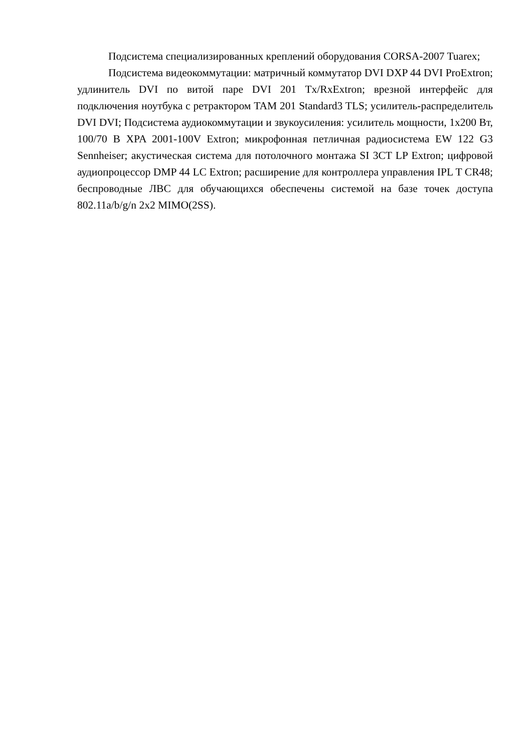Подсистема специализированных креплений оборудования CORSA-2007 Tuarex;
Подсистема видеокоммутации: матричный коммутатор DVI DXP 44 DVI ProExtron; удлинитель DVI по витой паре DVI 201 Tx/RxExtron; врезной интерфейс для подключения ноутбука с ретрактором TAM 201 Standard3 TLS; усилитель-распределитель DVI DVI; Подсистема аудиокоммутации и звукоусиления: усилитель мощности, 1x200 Вт, 100/70 В XPA 2001-100V Extron; микрофонная петличная радиосистема EW 122 G3 Sennheiser; акустическая система для потолочного монтажа SI 3CT LP Extron; цифровой аудиопроцессор DMP 44 LC Extron; расширение для контроллера управления IPL T CR48; беспроводные ЛВС для обучающихся обеспечены системой на базе точек доступа 802.11a/b/g/n 2x2 MIMO(2SS).